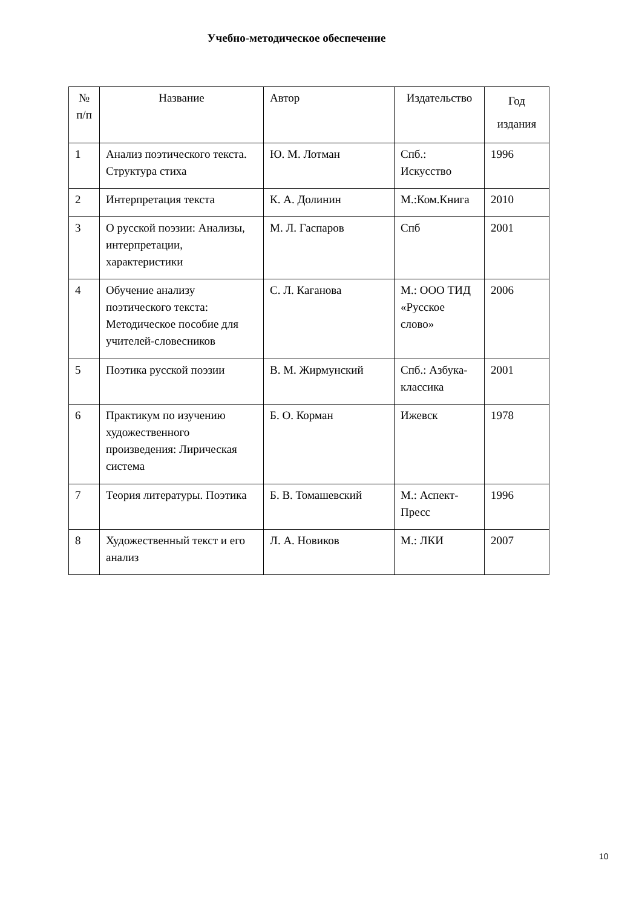Учебно-методическое обеспечение
| № п/п | Название | Автор | Издательство | Год издания |
| --- | --- | --- | --- | --- |
| 1 | Анализ поэтического текста. Структура стиха | Ю. М. Лотман | Спб.: Искусство | 1996 |
| 2 | Интерпретация текста | К. А. Долинин | М.:Ком.Книга | 2010 |
| 3 | О русской поэзии: Анализы, интерпретации, характеристики | М. Л. Гаспаров | Спб | 2001 |
| 4 | Обучение анализу поэтического текста: Методическое пособие для учителей-словесников | С. Л. Каганова | М.: ООО ТИД «Русское слово» | 2006 |
| 5 | Поэтика русской поэзии | В. М. Жирмунский | Спб.: Азбука-классика | 2001 |
| 6 | Практикум по изучению художественного произведения: Лирическая система | Б. О. Корман | Ижевск | 1978 |
| 7 | Теория литературы. Поэтика | Б. В. Томашевский | М.: Аспект-Пресс | 1996 |
| 8 | Художественный текст и его анализ | Л. А. Новиков | М.: ЛКИ | 2007 |
10